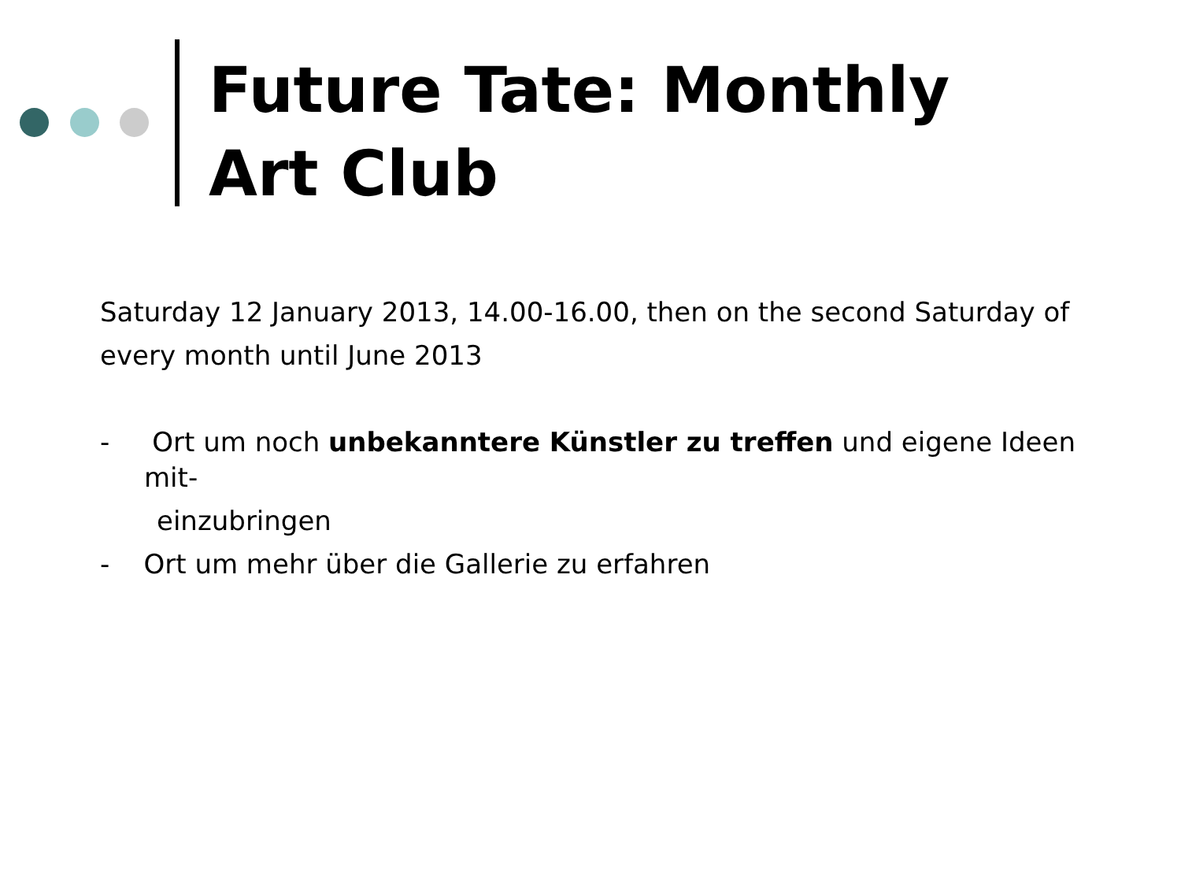Future Tate: Monthly
Art Club
Saturday 12 January 2013, 14.00-16.00, then on the second Saturday of
every month until June 2013
- Ort um noch unbekanntere Künstler zu treffen und eigene Ideen mit-
einzubringen
- Ort um mehr über die Gallerie zu erfahren